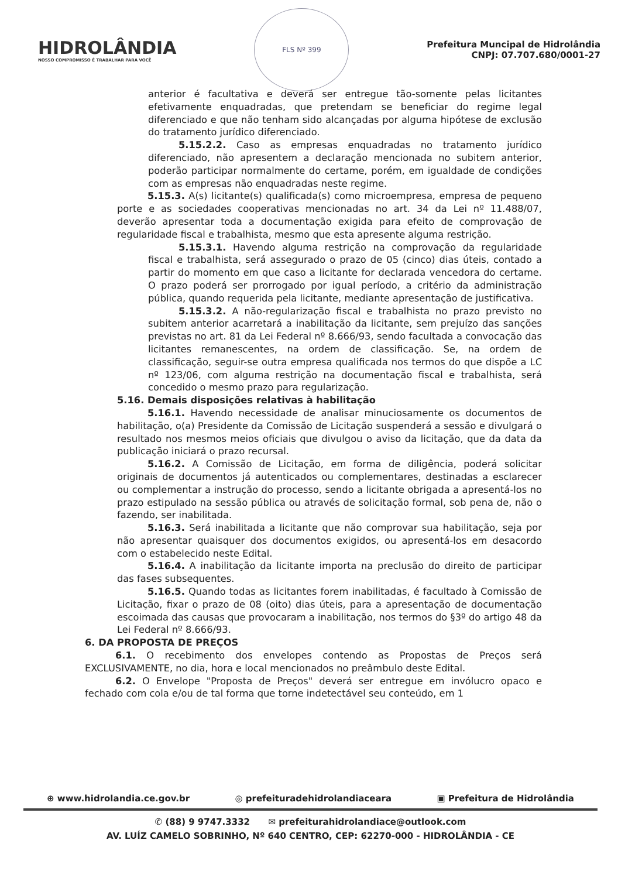HIDROLÂNDIA
NOSSO COMPROMISSO É TRABALHAR PARA VOCÊ
FLS Nº 399
Prefeitura Muncipal de Hidrolândia
CNPJ: 07.707.680/0001-27
anterior é facultativa e deverá ser entregue tão-somente pelas licitantes efetivamente enquadradas, que pretendam se beneficiar do regime legal diferenciado e que não tenham sido alcançadas por alguma hipótese de exclusão do tratamento jurídico diferenciado.
5.15.2.2. Caso as empresas enquadradas no tratamento jurídico diferenciado, não apresentem a declaração mencionada no subitem anterior, poderão participar normalmente do certame, porém, em igualdade de condições com as empresas não enquadradas neste regime.
5.15.3. A(s) licitante(s) qualificada(s) como microempresa, empresa de pequeno porte e as sociedades cooperativas mencionadas no art. 34 da Lei nº 11.488/07, deverão apresentar toda a documentação exigida para efeito de comprovação de regularidade fiscal e trabalhista, mesmo que esta apresente alguma restrição.
5.15.3.1. Havendo alguma restrição na comprovação da regularidade fiscal e trabalhista, será assegurado o prazo de 05 (cinco) dias úteis, contado a partir do momento em que caso a licitante for declarada vencedora do certame. O prazo poderá ser prorrogado por igual período, a critério da administração pública, quando requerida pela licitante, mediante apresentação de justificativa.
5.15.3.2. A não-regularização fiscal e trabalhista no prazo previsto no subitem anterior acarretará a inabilitação da licitante, sem prejuízo das sanções previstas no art. 81 da Lei Federal nº 8.666/93, sendo facultada a convocação das licitantes remanescentes, na ordem de classificação. Se, na ordem de classificação, seguir-se outra empresa qualificada nos termos do que dispõe a LC nº 123/06, com alguma restrição na documentação fiscal e trabalhista, será concedido o mesmo prazo para regularização.
5.16. Demais disposições relativas à habilitação
5.16.1. Havendo necessidade de analisar minuciosamente os documentos de habilitação, o(a) Presidente da Comissão de Licitação suspenderá a sessão e divulgará o resultado nos mesmos meios oficiais que divulgou o aviso da licitação, que da data da publicação iniciará o prazo recursal.
5.16.2. A Comissão de Licitação, em forma de diligência, poderá solicitar originais de documentos já autenticados ou complementares, destinadas a esclarecer ou complementar a instrução do processo, sendo a licitante obrigada a apresentá-los no prazo estipulado na sessão pública ou através de solicitação formal, sob pena de, não o fazendo, ser inabilitada.
5.16.3. Será inabilitada a licitante que não comprovar sua habilitação, seja por não apresentar quaisquer dos documentos exigidos, ou apresentá-los em desacordo com o estabelecido neste Edital.
5.16.4. A inabilitação da licitante importa na preclusão do direito de participar das fases subsequentes.
5.16.5. Quando todas as licitantes forem inabilitadas, é facultado à Comissão de Licitação, fixar o prazo de 08 (oito) dias úteis, para a apresentação de documentação escoimada das causas que provocaram a inabilitação, nos termos do §3º do artigo 48 da Lei Federal nº 8.666/93.
6. DA PROPOSTA DE PREÇOS
6.1. O recebimento dos envelopes contendo as Propostas de Preços será EXCLUSIVAMENTE, no dia, hora e local mencionados no preâmbulo deste Edital.
6.2. O Envelope "Proposta de Preços" deverá ser entregue em invólucro opaco e fechado com cola e/ou de tal forma que torne indetectável seu conteúdo, em 1
⊕ www.hidrolandia.ce.gov.br ◎ prefeituradehidrolandiaceara ▣ Prefeitura de Hidrolândia
✆ (88) 9 9747.3332 ✉ prefeiturahidrolandiace@outlook.com
AV. LUÍZ CAMELO SOBRINHO, Nº 640 CENTRO, CEP: 62270-000 - HIDROLÂNDIA - CE